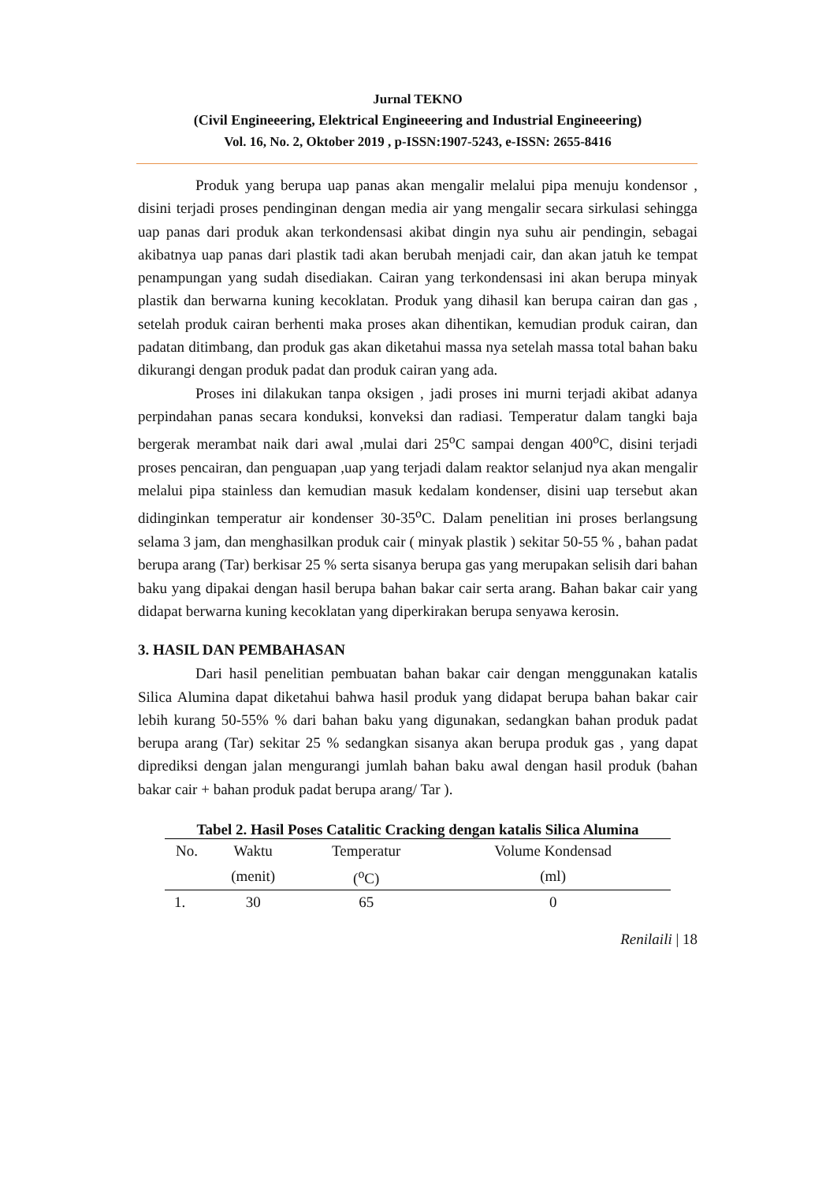Jurnal TEKNO
(Civil Engineeering, Elektrical Engineeering and Industrial Engineeering)
Vol. 16, No. 2, Oktober 2019 , p-ISSN:1907-5243, e-ISSN: 2655-8416
Produk yang berupa uap panas akan mengalir melalui pipa menuju kondensor , disini terjadi proses pendinginan dengan media air yang mengalir secara sirkulasi sehingga uap panas dari produk akan terkondensasi akibat dingin nya suhu air pendingin, sebagai akibatnya uap panas dari plastik tadi akan berubah menjadi cair, dan akan jatuh ke tempat penampungan yang sudah disediakan. Cairan yang terkondensasi ini akan berupa minyak plastik dan berwarna kuning kecoklatan. Produk yang dihasil kan berupa cairan dan gas , setelah produk cairan berhenti maka proses akan dihentikan, kemudian produk cairan, dan padatan ditimbang, dan produk gas akan diketahui massa nya setelah massa total bahan baku dikurangi dengan produk padat dan produk cairan yang ada.
Proses ini dilakukan tanpa oksigen , jadi proses ini murni terjadi akibat adanya perpindahan panas secara konduksi, konveksi dan radiasi. Temperatur dalam tangki baja bergerak merambat naik dari awal ,mulai dari 25<sup>o</sup>C sampai dengan 400<sup>o</sup>C, disini terjadi proses pencairan, dan penguapan ,uap yang terjadi dalam reaktor selanjud nya akan mengalir melalui pipa stainless dan kemudian masuk kedalam kondenser, disini uap tersebut akan didinginkan temperatur air kondenser 30-35<sup>o</sup>C. Dalam penelitian ini proses berlangsung selama 3 jam, dan menghasilkan produk cair ( minyak plastik ) sekitar 50-55 % , bahan padat berupa arang (Tar) berkisar 25 % serta sisanya berupa gas yang merupakan selisih dari bahan baku yang dipakai dengan hasil berupa bahan bakar cair serta arang. Bahan bakar cair yang didapat berwarna kuning kecoklatan yang diperkirakan berupa senyawa kerosin.
3. HASIL DAN PEMBAHASAN
Dari hasil penelitian pembuatan bahan bakar cair dengan menggunakan katalis Silica Alumina dapat diketahui bahwa hasil produk yang didapat berupa bahan bakar cair lebih kurang 50-55% % dari bahan baku yang digunakan, sedangkan bahan produk padat berupa arang (Tar) sekitar 25 % sedangkan sisanya akan berupa produk gas , yang dapat diprediksi dengan jalan mengurangi jumlah bahan baku awal dengan hasil produk (bahan bakar cair + bahan produk padat berupa arang/ Tar ).
Tabel 2. Hasil Poses Catalitic Cracking dengan katalis Silica Alumina
| No. | Waktu | Temperatur | Volume Kondensad |
| --- | --- | --- | --- |
| | (menit) | (<sup>o</sup>C) | (ml) |
| 1. | 30 | 65 | 0 |
Renilaili | 18